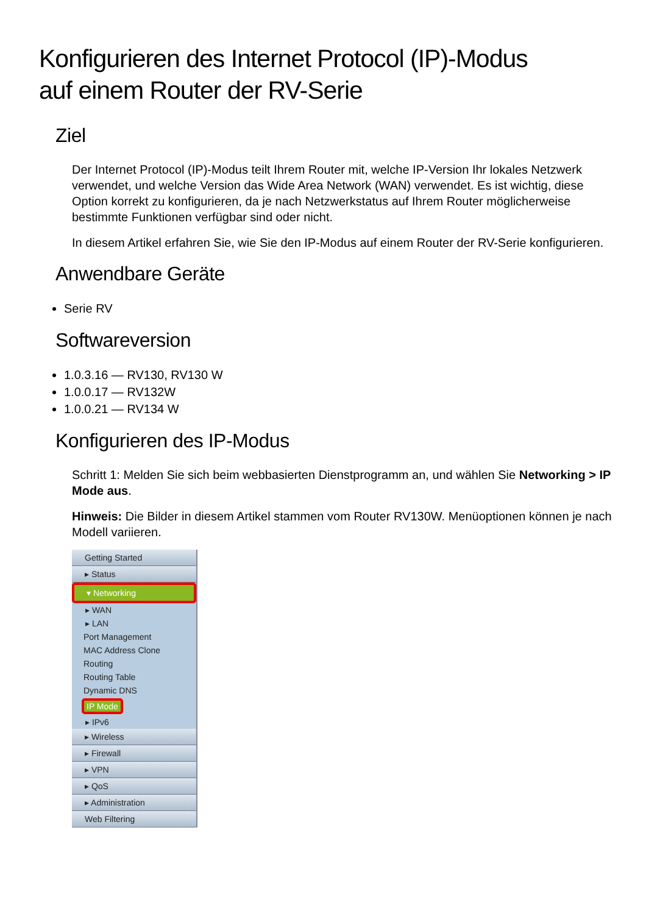Konfigurieren des Internet Protocol (IP)-Modus
auf einem Router der RV-Serie
Ziel
Der Internet Protocol (IP)-Modus teilt Ihrem Router mit, welche IP-Version Ihr lokales Netzwerk verwendet, und welche Version das Wide Area Network (WAN) verwendet. Es ist wichtig, diese Option korrekt zu konfigurieren, da je nach Netzwerkstatus auf Ihrem Router möglicherweise bestimmte Funktionen verfügbar sind oder nicht.
In diesem Artikel erfahren Sie, wie Sie den IP-Modus auf einem Router der RV-Serie konfigurieren.
Anwendbare Geräte
Serie RV
Softwareversion
1.0.3.16 — RV130, RV130 W
1.0.0.17 — RV132W
1.0.0.21 — RV134 W
Konfigurieren des IP-Modus
Schritt 1: Melden Sie sich beim webbasierten Dienstprogramm an, und wählen Sie Networking > IP Mode aus.
Hinweis: Die Bilder in diesem Artikel stammen vom Router RV130W. Menüoptionen können je nach Modell variieren.
Getting Started
▸ Status
▾ Networking
▸ WAN
▸ LAN
Port Management
MAC Address Clone
Routing
Routing Table
Dynamic DNS
IP Mode
▸ IPv6
▸ Wireless
▸ Firewall
▸ VPN
▸ QoS
▸ Administration
Web Filtering